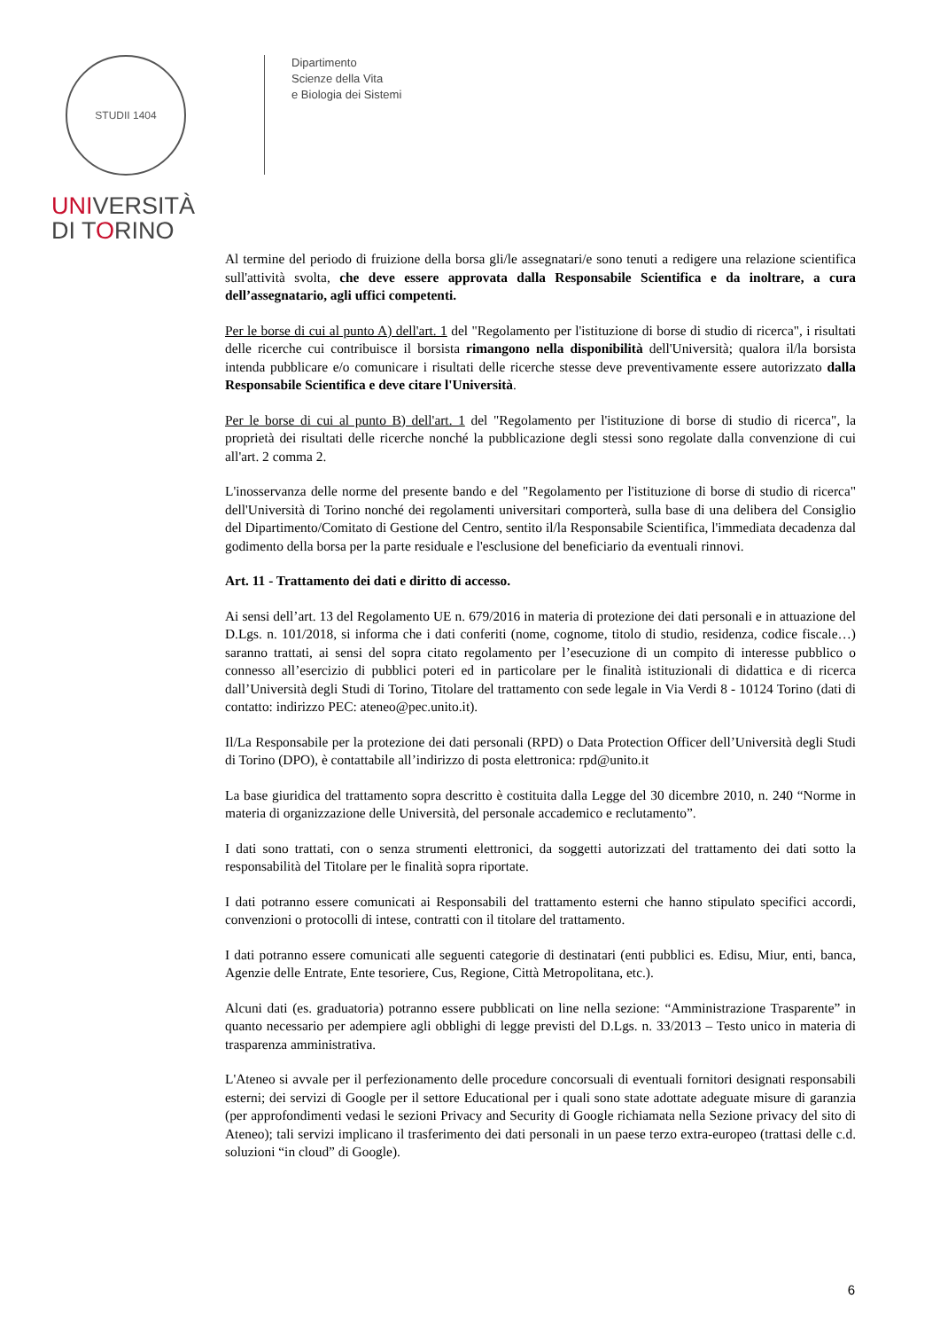STUDII 1404
UNIVERSITÀ
DI TORINO
Dipartimento
Scienze della Vita
e Biologia dei Sistemi
Al termine del periodo di fruizione della borsa gli/le assegnatari/e sono tenuti a redigere una relazione scientifica sull'attività svolta, che deve essere approvata dalla Responsabile Scientifica e da inoltrare, a cura dell’assegnatario, agli uffici competenti.
Per le borse di cui al punto A) dell'art. 1 del "Regolamento per l'istituzione di borse di studio di ricerca", i risultati delle ricerche cui contribuisce il borsista rimangono nella disponibilità dell'Università; qualora il/la borsista intenda pubblicare e/o comunicare i risultati delle ricerche stesse deve preventivamente essere autorizzato dalla Responsabile Scientifica e deve citare l'Università.
Per le borse di cui al punto B) dell'art. 1 del "Regolamento per l'istituzione di borse di studio di ricerca", la proprietà dei risultati delle ricerche nonché la pubblicazione degli stessi sono regolate dalla convenzione di cui all'art. 2 comma 2.
L'inosservanza delle norme del presente bando e del "Regolamento per l'istituzione di borse di studio di ricerca" dell'Università di Torino nonché dei regolamenti universitari comporterà, sulla base di una delibera del Consiglio del Dipartimento/Comitato di Gestione del Centro, sentito il/la Responsabile Scientifica, l'immediata decadenza dal godimento della borsa per la parte residuale e l'esclusione del beneficiario da eventuali rinnovi.
Art. 11 - Trattamento dei dati e diritto di accesso.
Ai sensi dell’art. 13 del Regolamento UE n. 679/2016 in materia di protezione dei dati personali e in attuazione del D.Lgs. n. 101/2018, si informa che i dati conferiti (nome, cognome, titolo di studio, residenza, codice fiscale…) saranno trattati, ai sensi del sopra citato regolamento per l’esecuzione di un compito di interesse pubblico o connesso all’esercizio di pubblici poteri ed in particolare per le finalità istituzionali di didattica e di ricerca dall’Università degli Studi di Torino, Titolare del trattamento con sede legale in Via Verdi 8 - 10124 Torino (dati di contatto: indirizzo PEC: ateneo@pec.unito.it).
Il/La Responsabile per la protezione dei dati personali (RPD) o Data Protection Officer dell’Università degli Studi di Torino (DPO), è contattabile all’indirizzo di posta elettronica: rpd@unito.it
La base giuridica del trattamento sopra descritto è costituita dalla Legge del 30 dicembre 2010, n. 240 “Norme in materia di organizzazione delle Università, del personale accademico e reclutamento”.
I dati sono trattati, con o senza strumenti elettronici, da soggetti autorizzati del trattamento dei dati sotto la responsabilità del Titolare per le finalità sopra riportate.
I dati potranno essere comunicati ai Responsabili del trattamento esterni che hanno stipulato specifici accordi, convenzioni o protocolli di intese, contratti con il titolare del trattamento.
I dati potranno essere comunicati alle seguenti categorie di destinatari (enti pubblici es. Edisu, Miur, enti, banca, Agenzie delle Entrate, Ente tesoriere, Cus, Regione, Città Metropolitana, etc.).
Alcuni dati (es. graduatoria) potranno essere pubblicati on line nella sezione: “Amministrazione Trasparente” in quanto necessario per adempiere agli obblighi di legge previsti del D.Lgs. n. 33/2013 – Testo unico in materia di trasparenza amministrativa.
L'Ateneo si avvale per il perfezionamento delle procedure concorsuali di eventuali fornitori designati responsabili esterni; dei servizi di Google per il settore Educational per i quali sono state adottate adeguate misure di garanzia (per approfondimenti vedasi le sezioni Privacy and Security di Google richiamata nella Sezione privacy del sito di Ateneo); tali servizi implicano il trasferimento dei dati personali in un paese terzo extra-europeo (trattasi delle c.d. soluzioni “in cloud” di Google).
6